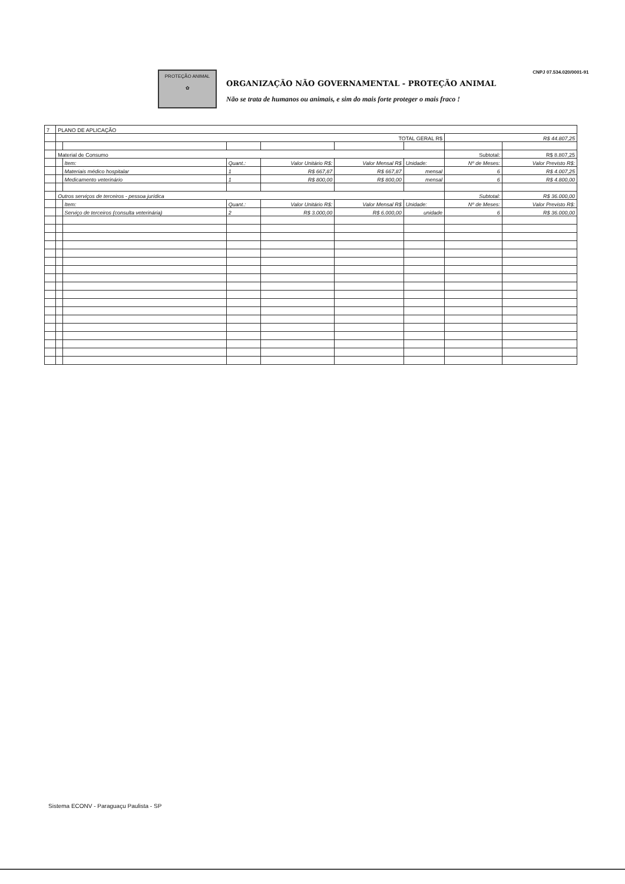PROTEÇÃO ANIMAL
✿
ORGANIZAÇÃO NÃO GOVERNAMENTAL - PROTEÇÃO ANIMAL
Não se trata de humanos ou animais, e sim do mais forte proteger o mais fraco !
CNPJ 07.534.020/0001-91
| 7 | PLANO DE APLICAÇÃO | | | | | | | |
| | TOTAL GERAL R$ | | | | | | R$ 44.807,25 | |
| | Material de Consumo | | | | | | Subtotal: | R$ 8.807,25 |
| | | Item: | Quant.: | Valor Unitário R$: | Valor Mensal R$ | Unidade: | Nº de Meses: | Valor Previsto R$: |
| | | Materiais médico hospitalar | 1 | R$ 667,87 | R$ 667,87 | mensal | 6 | R$ 4.007,25 |
| | | Medicamento veterinário | 1 | R$ 800,00 | R$ 800,00 | mensal | 6 | R$ 4.800,00 |
| | Outros serviços de terceiros - pessoa jurídica | | | | | | Subtotal: | R$ 36.000,00 |
| | | Item: | Quant.: | Valor Unitário R$: | Valor Mensal R$ | Unidade: | Nº de Meses: | Valor Previsto R$: |
| | | Serviço de terceiros (consulta veterinária) | 2 | R$ 3.000,00 | R$ 6.000,00 | unidade | 6 | R$ 36.000,00 |
Sistema ECONV - Paraguaçu Paulista - SP